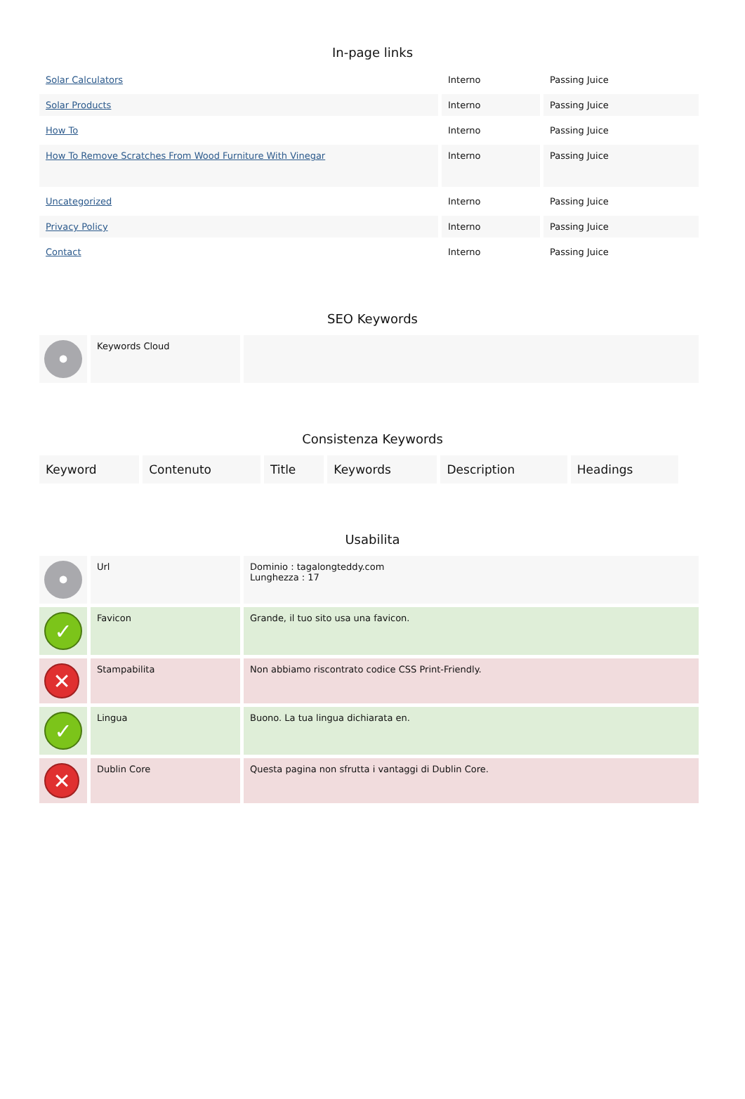In-page links
| Solar Calculators | Interno | Passing Juice |
| Solar Products | Interno | Passing Juice |
| How To | Interno | Passing Juice |
| How To Remove Scratches From Wood Furniture With Vinegar | Interno | Passing Juice |
| Uncategorized | Interno | Passing Juice |
| Privacy Policy | Interno | Passing Juice |
| Contact | Interno | Passing Juice |
SEO Keywords
| • | Keywords Cloud | |
Consistenza Keywords
| Keyword | Contenuto | Title | Keywords | Description | Headings |
| --- | --- | --- | --- | --- | --- |
Usabilita
| • | Url | Dominio : tagalongteddy.com Lunghezza : 17 |
| ✓ | Favicon | Grande, il tuo sito usa una favicon. |
| ✕ | Stampabilita | Non abbiamo riscontrato codice CSS Print-Friendly. |
| ✓ | Lingua | Buono. La tua lingua dichiarata en. |
| ✕ | Dublin Core | Questa pagina non sfrutta i vantaggi di Dublin Core. |